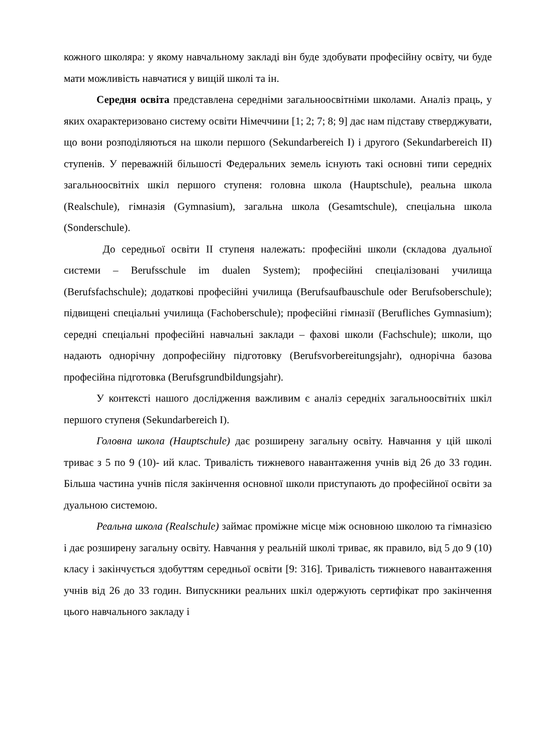кожного школяра: у якому навчальному закладі він буде здобувати професійну освіту, чи буде мати можливість навчатися у вищій школі та ін.
Середня освіта представлена середніми загальноосвітніми школами. Аналіз праць, у яких охарактеризовано систему освіти Німеччини [1; 2; 7; 8; 9] дає нам підставу стверджувати, що вони розподіляються на школи першого (Sekundarbereich I) і другого (Sekundarbereich II) ступенів. У переважній більшості Федеральних земель існують такі основні типи середніх загальноосвітніх шкіл першого ступеня: головна школа (Hauptschule), реальна школа (Realschule), гімназія (Gymnasium), загальна школа (Gesamtschule), спеціальна школа (Sonderschule).
До середньої освіти ІІ ступеня належать: професійні школи (складова дуальної системи – Berufsschule im dualen System); професійні спеціалізовані училища (Berufsfachschule); додаткові професійні училища (Berufsaufbauschule oder Berufsoberschule); підвищені спеціальні училища (Fachoberschule); професійні гімназії (Berufliches Gymnasium); середні спеціальні професійні навчальні заклади – фахові школи (Fachschule); школи, що надають однорічну допрофесійну підготовку (Berufsvorbereitungsjahr), однорічна базова професійна підготовка (Berufsgrundbildungsjahr).
У контексті нашого дослідження важливим є аналіз середніх загальноосвітніх шкіл першого ступеня (Sekundarbereich I).
Головна школа (Hauptschule) дає розширену загальну освіту. Навчання у цій школі триває з 5 по 9 (10)- ий клас. Тривалість тижневого навантаження учнів від 26 до 33 годин. Більша частина учнів після закінчення основної школи приступають до професійної освіти за дуальною системою.
Реальна школа (Realschule) займає проміжне місце між основною школою та гімназією і дає розширену загальну освіту. Навчання у реальній школі триває, як правило, від 5 до 9 (10) класу і закінчується здобуттям середньої освіти [9: 316]. Тривалість тижневого навантаження учнів від 26 до 33 годин. Випускники реальних шкіл одержують сертифікат про закінчення цього навчального закладу і